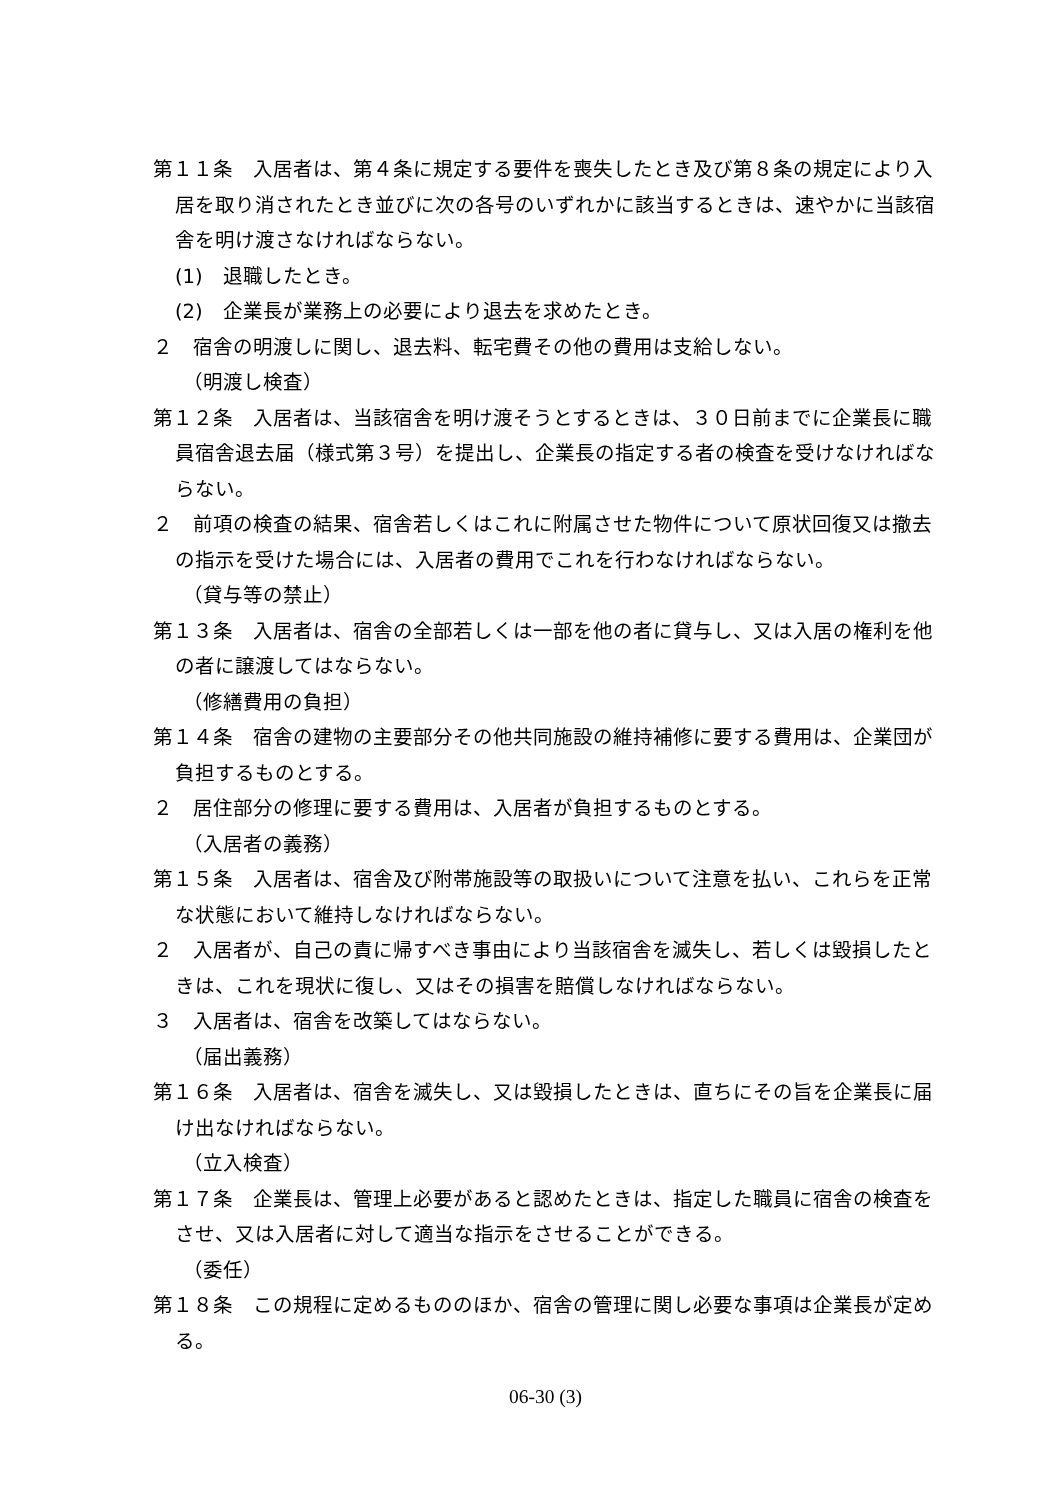第１１条　入居者は、第４条に規定する要件を喪失したとき及び第８条の規定により入居を取り消されたとき並びに次の各号のいずれかに該当するときは、速やかに当該宿舎を明け渡さなければならない。
(1)　退職したとき。
(2)　企業長が業務上の必要により退去を求めたとき。
２　宿舎の明渡しに関し、退去料、転宅費その他の費用は支給しない。
（明渡し検査）
第１２条　入居者は、当該宿舎を明け渡そうとするときは、３０日前までに企業長に職員宿舎退去届（様式第３号）を提出し、企業長の指定する者の検査を受けなければならない。
２　前項の検査の結果、宿舎若しくはこれに附属させた物件について原状回復又は撤去の指示を受けた場合には、入居者の費用でこれを行わなければならない。
（貸与等の禁止）
第１３条　入居者は、宿舎の全部若しくは一部を他の者に貸与し、又は入居の権利を他の者に譲渡してはならない。
（修繕費用の負担）
第１４条　宿舎の建物の主要部分その他共同施設の維持補修に要する費用は、企業団が負担するものとする。
２　居住部分の修理に要する費用は、入居者が負担するものとする。
（入居者の義務）
第１５条　入居者は、宿舎及び附帯施設等の取扱いについて注意を払い、これらを正常な状態において維持しなければならない。
２　入居者が、自己の責に帰すべき事由により当該宿舎を滅失し、若しくは毀損したときは、これを現状に復し、又はその損害を賠償しなければならない。
３　入居者は、宿舎を改築してはならない。
（届出義務）
第１６条　入居者は、宿舎を滅失し、又は毀損したときは、直ちにその旨を企業長に届け出なければならない。
（立入検査）
第１７条　企業長は、管理上必要があると認めたときは、指定した職員に宿舎の検査をさせ、又は入居者に対して適当な指示をさせることができる。
（委任）
第１８条　この規程に定めるもののほか、宿舎の管理に関し必要な事項は企業長が定める。
06-30 (3)